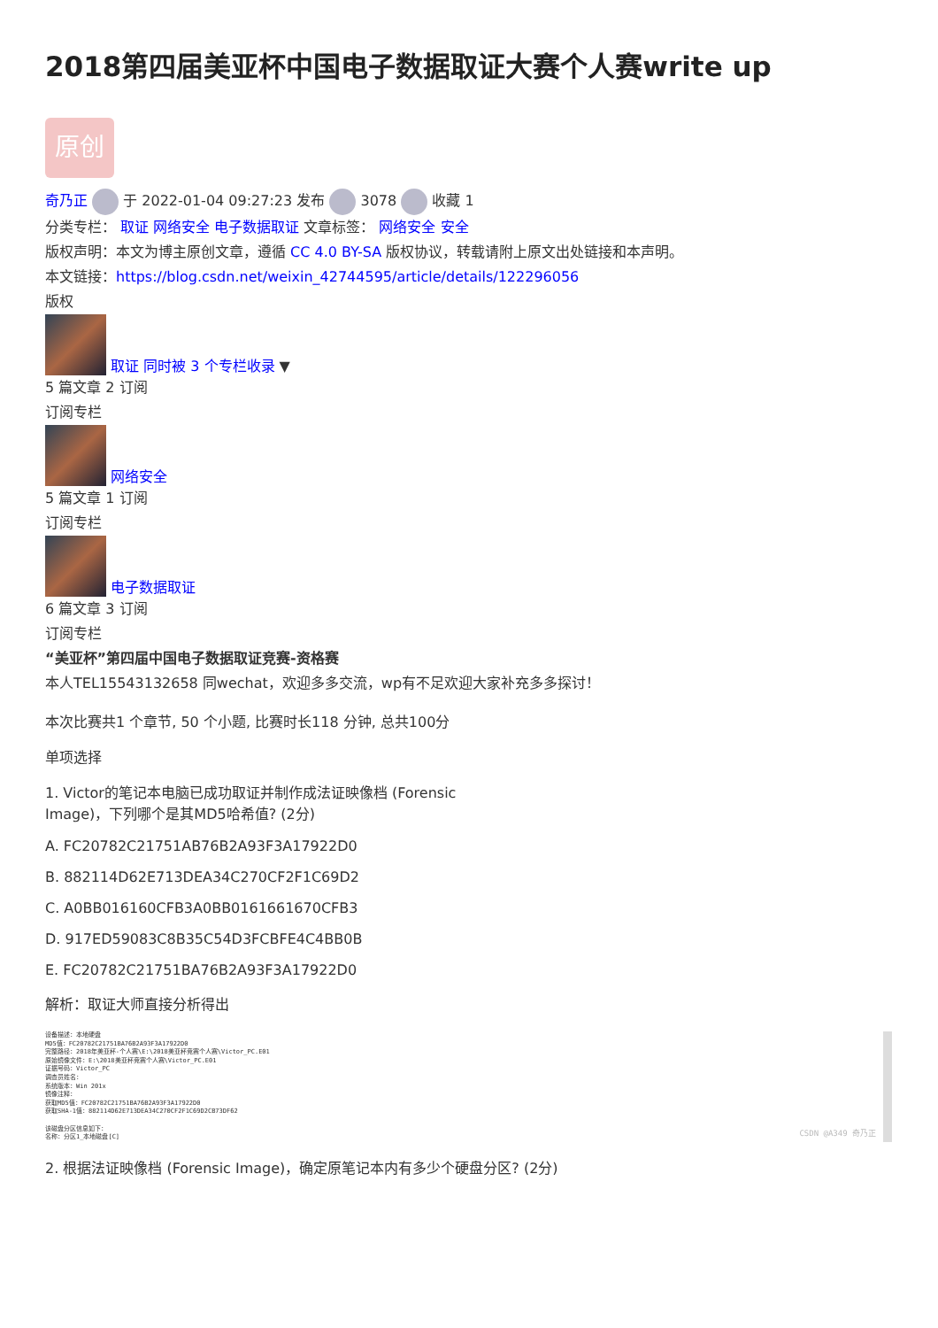2018第四届美亚杯中国电子数据取证大赛个人赛write up
原创
奇乃正 于 2022-01-04 09:27:23 发布 3078 收藏 1
分类专栏： 取证 网络安全 电子数据取证 文章标签： 网络安全 安全
版权声明：本文为博主原创文章，遵循 CC 4.0 BY-SA 版权协议，转载请附上原文出处链接和本声明。
本文链接：https://blog.csdn.net/weixin_42744595/article/details/122296056
版权
取证 同时被 3 个专栏收录 ▼
5 篇文章 2 订阅
订阅专栏
网络安全
5 篇文章 1 订阅
订阅专栏
电子数据取证
6 篇文章 3 订阅
订阅专栏
“美亚杯”第四届中国电子数据取证竞赛-资格赛
本人TEL15543132658 同wechat，欢迎多多交流，wp有不足欢迎大家补充多多探讨！
本次比赛共1 个章节, 50 个小题, 比赛时长118 分钟, 总共100分
单项选择
1. Victor的笔记本电脑已成功取证并制作成法证映像档 (Forensic
Image)，下列哪个是其MD5哈希值? (2分)
A. FC20782C21751AB76B2A93F3A17922D0
B. 882114D62E713DEA34C270CF2F1C69D2
C. A0BB016160CFB3A0BB0161661670CFB3
D. 917ED59083C8B35C54D3FCBFE4C4BB0B
E. FC20782C21751BA76B2A93F3A17922D0
解析：取证大师直接分析得出
设备描述：本地硬盘
MD5值：FC20782C21751BA76B2A93F3A17922D0
完整路径：2018年美亚杯-个人赛\E:\2018美亚杯竞赛个人赛\Victor_PC.E01
原始镜像文件：E:\2018美亚杯竞赛个人赛\Victor_PC.E01
证据号码：Victor_PC
调查员姓名：
系统版本：Win 201x
镜像注释：
获取MD5值：FC20782C21751BA76B2A93F3A17922D0
获取SHA-1值：882114D62E713DEA34C270CF2F1C69D2CB73DF62
该磁盘分区信息如下：
名称：分区1_本地磁盘[C]
CSDN @A349 奇乃正
2. 根据法证映像档 (Forensic Image)，确定原笔记本内有多少个硬盘分区? (2分)